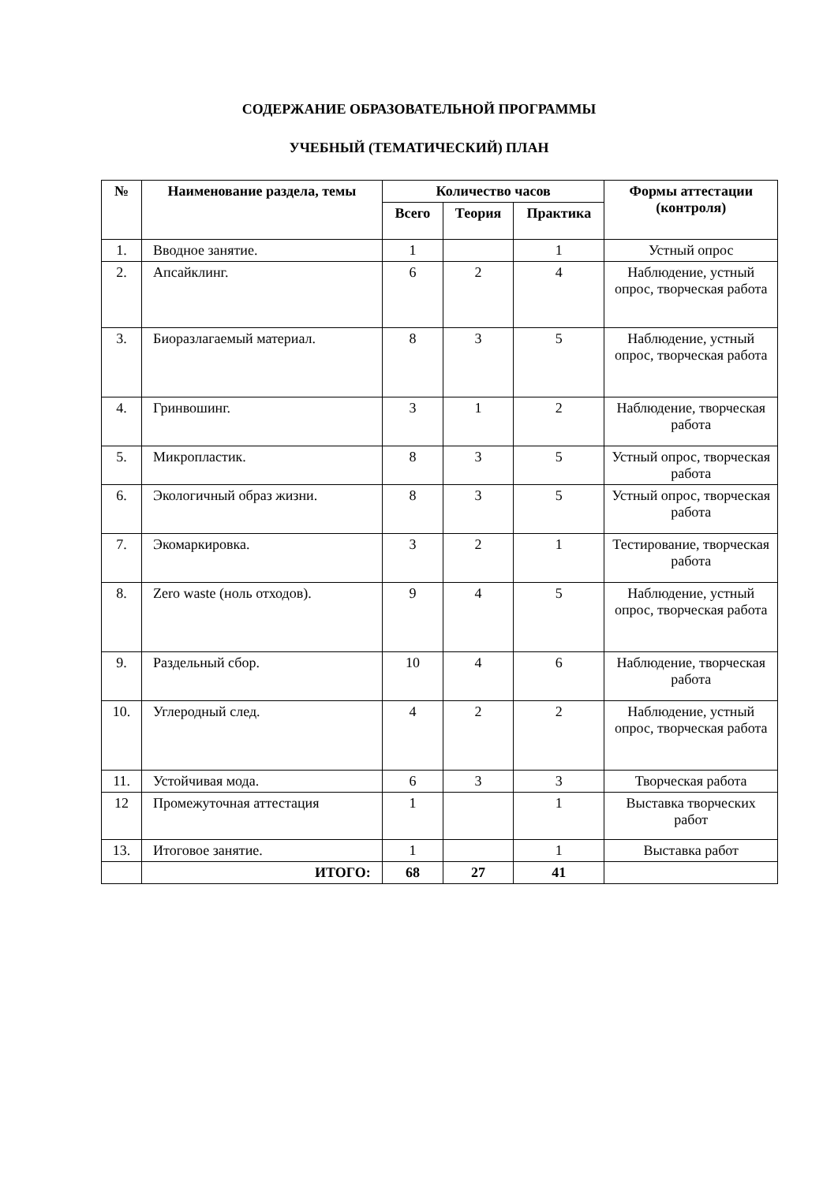СОДЕРЖАНИЕ ОБРАЗОВАТЕЛЬНОЙ ПРОГРАММЫ
УЧЕБНЫЙ (ТЕМАТИЧЕСКИЙ) ПЛАН
| № | Наименование раздела, темы | Количество часов | | | Формы аттестации (контроля) |
| --- | --- | --- | --- | --- | --- |
| | | Всего | Теория | Практика | |
| 1. | Вводное занятие. | 1 | | 1 | Устный опрос |
| 2. | Апсайклинг. | 6 | 2 | 4 | Наблюдение, устный опрос, творческая работа |
| 3. | Биоразлагаемый материал. | 8 | 3 | 5 | Наблюдение, устный опрос, творческая работа |
| 4. | Гринвошинг. | 3 | 1 | 2 | Наблюдение, творческая работа |
| 5. | Микропластик. | 8 | 3 | 5 | Устный опрос, творческая работа |
| 6. | Экологичный образ жизни. | 8 | 3 | 5 | Устный опрос, творческая работа |
| 7. | Экомаркировка. | 3 | 2 | 1 | Тестирование, творческая работа |
| 8. | Zero waste (ноль отходов). | 9 | 4 | 5 | Наблюдение, устный опрос, творческая работа |
| 9. | Раздельный сбор. | 10 | 4 | 6 | Наблюдение, творческая работа |
| 10. | Углеродный след. | 4 | 2 | 2 | Наблюдение, устный опрос, творческая работа |
| 11. | Устойчивая мода. | 6 | 3 | 3 | Творческая работа |
| 12 | Промежуточная аттестация | 1 | | 1 | Выставка творческих работ |
| 13. | Итоговое занятие. | 1 | | 1 | Выставка работ |
| | ИТОГО: | 68 | 27 | 41 | |